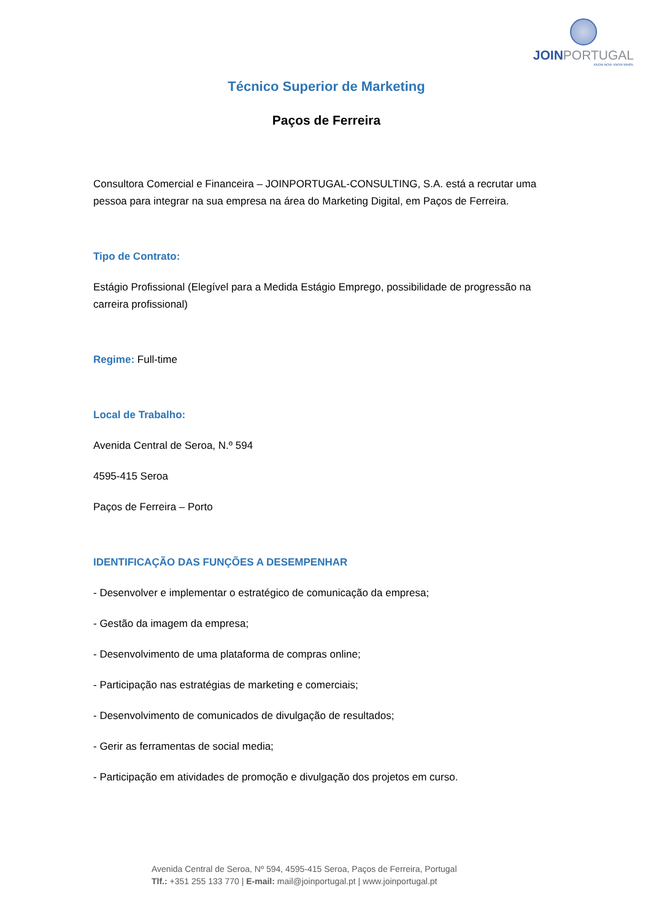JOINPORTUGAL
KNOW HOW. KNOW WHEN.
Técnico Superior de Marketing
Paços de Ferreira
Consultora Comercial e Financeira – JOINPORTUGAL-CONSULTING, S.A. está a recrutar uma pessoa para integrar na sua empresa na área do Marketing Digital, em Paços de Ferreira.
Tipo de Contrato:
Estágio Profissional (Elegível para a Medida Estágio Emprego, possibilidade de progressão na carreira profissional)
Regime: Full-time
Local de Trabalho:
Avenida Central de Seroa, N.º 594
4595-415 Seroa
Paços de Ferreira – Porto
IDENTIFICAÇÃO DAS FUNÇÕES A DESEMPENHAR
- Desenvolver e implementar o estratégico de comunicação da empresa;
- Gestão da imagem da empresa;
- Desenvolvimento de uma plataforma de compras online;
- Participação nas estratégias de marketing e comerciais;
- Desenvolvimento de comunicados de divulgação de resultados;
- Gerir as ferramentas de social media;
- Participação em atividades de promoção e divulgação dos projetos em curso.
Avenida Central de Seroa, Nº 594, 4595-415 Seroa, Paços de Ferreira, Portugal
Tlf.: +351 255 133 770 | E-mail: mail@joinportugal.pt | www.joinportugal.pt